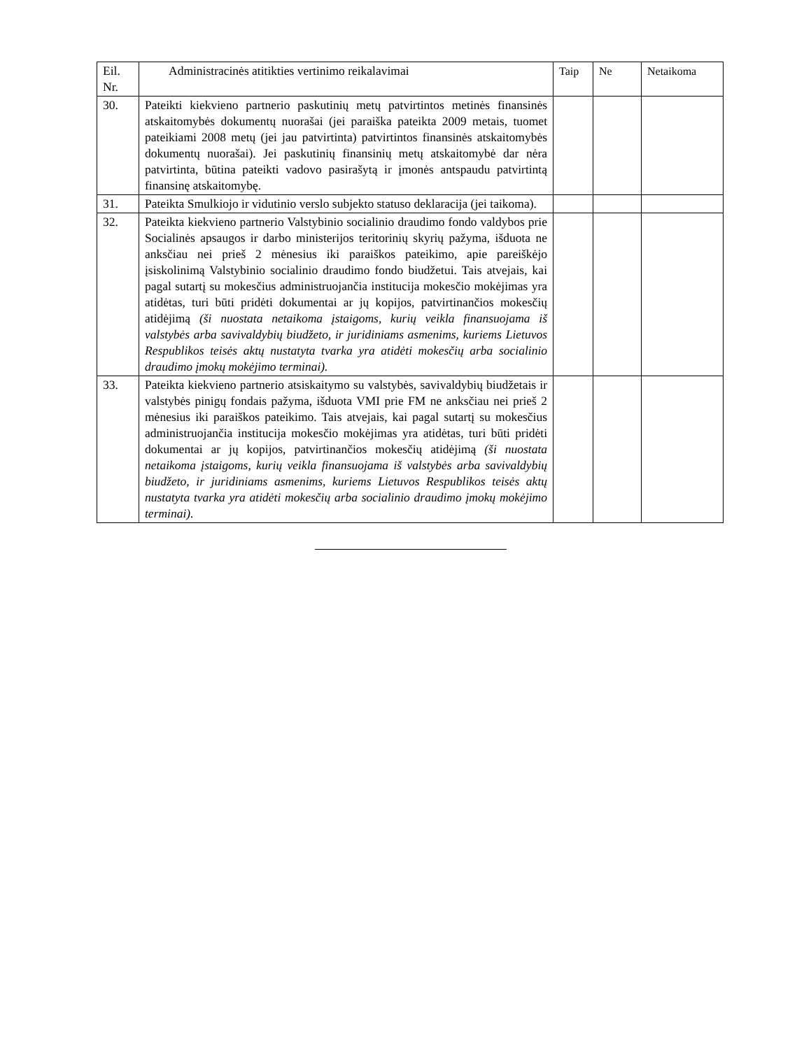| Eil. Nr. | Administracinės atitikties vertinimo reikalavimai | Taip | Ne | Netaikoma |
| --- | --- | --- | --- | --- |
| 30. | Pateikti kiekvieno partnerio paskutinių metų patvirtintos metinės finansinės atskaitomybės dokumentų nuorašai (jei paraiška pateikta 2009 metais, tuomet pateikiami 2008 metų (jei jau patvirtinta) patvirtintos finansinės atskaitomybės dokumentų nuorašai). Jei paskutinių finansinių metų atskaitomybė dar nėra patvirtinta, būtina pateikti vadovo pasirašytą ir įmonės antspaudu patvirtintą finansinę atskaitomybę. | | | |
| 31. | Pateikta Smulkiojo ir vidutinio verslo subjekto statuso deklaracija (jei taikoma). | | | |
| 32. | Pateikta kiekvieno partnerio Valstybinio socialinio draudimo fondo valdybos prie Socialinės apsaugos ir darbo ministerijos teritorinių skyrių pažyma, išduota ne anksčiau nei prieš 2 mėnesius iki paraiškos pateikimo, apie pareiškėjo įsiskolinimą Valstybinio socialinio draudimo fondo biudžetui. Tais atvejais, kai pagal sutartį su mokesčius administruojančia institucija mokesčio mokėjimas yra atidėtas, turi būti pridėti dokumentai ar jų kopijos, patvirtinančios mokesčių atidėjimą (ši nuostata netaikoma įstaigoms, kurių veikla finansuojama iš valstybės arba savivaldybių biudžeto, ir juridiniams asmenims, kuriems Lietuvos Respublikos teisės aktų nustatyta tvarka yra atidėti mokesčių arba socialinio draudimo įmokų mokėjimo terminai). | | | |
| 33. | Pateikta kiekvieno partnerio atsiskaitymo su valstybės, savivaldybių biudžetais ir valstybės pinigų fondais pažyma, išduota VMI prie FM ne anksčiau nei prieš 2 mėnesius iki paraiškos pateikimo. Tais atvejais, kai pagal sutartį su mokesčius administruojančia institucija mokesčio mokėjimas yra atidėtas, turi būti pridėti dokumentai ar jų kopijos, patvirtinančios mokesčių atidėjimą (ši nuostata netaikoma įstaigoms, kurių veikla finansuojama iš valstybės arba savivaldybių biudžeto, ir juridiniams asmenims, kuriems Lietuvos Respublikos teisės aktų nustatyta tvarka yra atidėti mokesčių arba socialinio draudimo įmokų mokėjimo terminai). | | | |